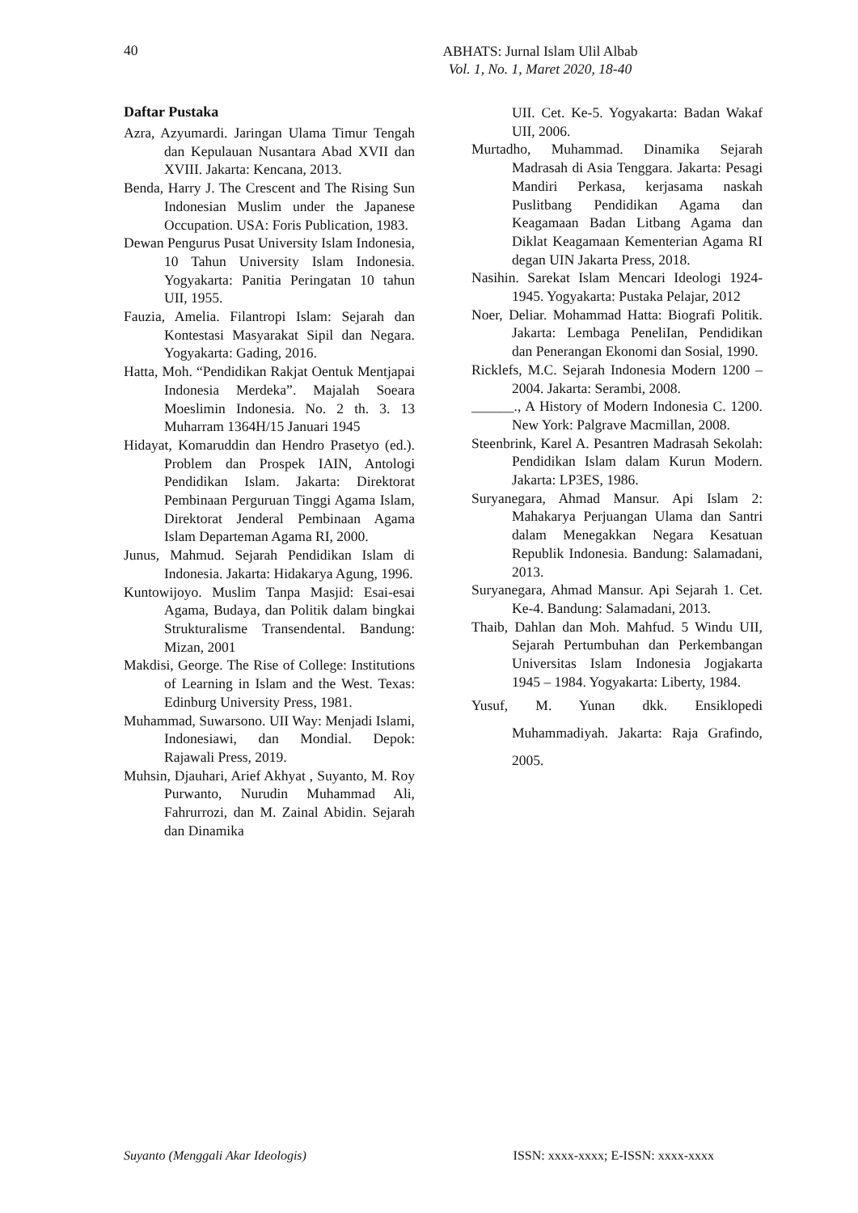40
ABHATS: Jurnal Islam Ulil Albab
Vol. 1, No. 1, Maret 2020, 18-40
Daftar Pustaka
Azra, Azyumardi. Jaringan Ulama Timur Tengah dan Kepulauan Nusantara Abad XVII dan XVIII. Jakarta: Kencana, 2013.
Benda, Harry J. The Crescent and The Rising Sun Indonesian Muslim under the Japanese Occupation. USA: Foris Publication, 1983.
Dewan Pengurus Pusat University Islam Indonesia, 10 Tahun University Islam Indonesia. Yogyakarta: Panitia Peringatan 10 tahun UII, 1955.
Fauzia, Amelia. Filantropi Islam: Sejarah dan Kontestasi Masyarakat Sipil dan Negara. Yogyakarta: Gading, 2016.
Hatta, Moh. “Pendidikan Rakjat Oentuk Mentjapai Indonesia Merdeka”. Majalah Soeara Moeslimin Indonesia. No. 2 th. 3. 13 Muharram 1364H/15 Januari 1945
Hidayat, Komaruddin dan Hendro Prasetyo (ed.). Problem dan Prospek IAIN, Antologi Pendidikan Islam. Jakarta: Direktorat Pembinaan Perguruan Tinggi Agama Islam, Direktorat Jenderal Pembinaan Agama Islam Departeman Agama RI, 2000.
Junus, Mahmud. Sejarah Pendidikan Islam di Indonesia. Jakarta: Hidakarya Agung, 1996.
Kuntowijoyo. Muslim Tanpa Masjid: Esai-esai Agama, Budaya, dan Politik dalam bingkai Strukturalisme Transendental. Bandung: Mizan, 2001
Makdisi, George. The Rise of College: Institutions of Learning in Islam and the West. Texas: Edinburg University Press, 1981.
Muhammad, Suwarsono. UII Way: Menjadi Islami, Indonesiawi, dan Mondial. Depok: Rajawali Press, 2019.
Muhsin, Djauhari, Arief Akhyat , Suyanto, M. Roy Purwanto, Nurudin Muhammad Ali, Fahrurrozi, dan M. Zainal Abidin. Sejarah dan Dinamika
UII. Cet. Ke-5. Yogyakarta: Badan Wakaf UII, 2006.
Murtadho, Muhammad. Dinamika Sejarah Madrasah di Asia Tenggara. Jakarta: Pesagi Mandiri Perkasa, kerjasama naskah Puslitbang Pendidikan Agama dan Keagamaan Badan Litbang Agama dan Diklat Keagamaan Kementerian Agama RI degan UIN Jakarta Press, 2018.
Nasihin. Sarekat Islam Mencari Ideologi 1924-1945. Yogyakarta: Pustaka Pelajar, 2012
Noer, Deliar. Mohammad Hatta: Biografi Politik. Jakarta: Lembaga PeneliIan, Pendidikan dan Penerangan Ekonomi dan Sosial, 1990.
Ricklefs, M.C. Sejarah Indonesia Modern 1200 – 2004. Jakarta: Serambi, 2008.
______., A History of Modern Indonesia C. 1200. New York: Palgrave Macmillan, 2008.
Steenbrink, Karel A. Pesantren Madrasah Sekolah: Pendidikan Islam dalam Kurun Modern. Jakarta: LP3ES, 1986.
Suryanegara, Ahmad Mansur. Api Islam 2: Mahakarya Perjuangan Ulama dan Santri dalam Menegakkan Negara Kesatuan Republik Indonesia. Bandung: Salamadani, 2013.
Suryanegara, Ahmad Mansur. Api Sejarah 1. Cet. Ke-4. Bandung: Salamadani, 2013.
Thaib, Dahlan dan Moh. Mahfud. 5 Windu UII, Sejarah Pertumbuhan dan Perkembangan Universitas Islam Indonesia Jogjakarta 1945 – 1984. Yogyakarta: Liberty, 1984.
Yusuf, M. Yunan dkk. Ensiklopedi Muhammadiyah. Jakarta: Raja Grafindo, 2005.
Suyanto (Menggali Akar Ideologis) ISSN: xxxx-xxxx; E-ISSN: xxxx-xxxx